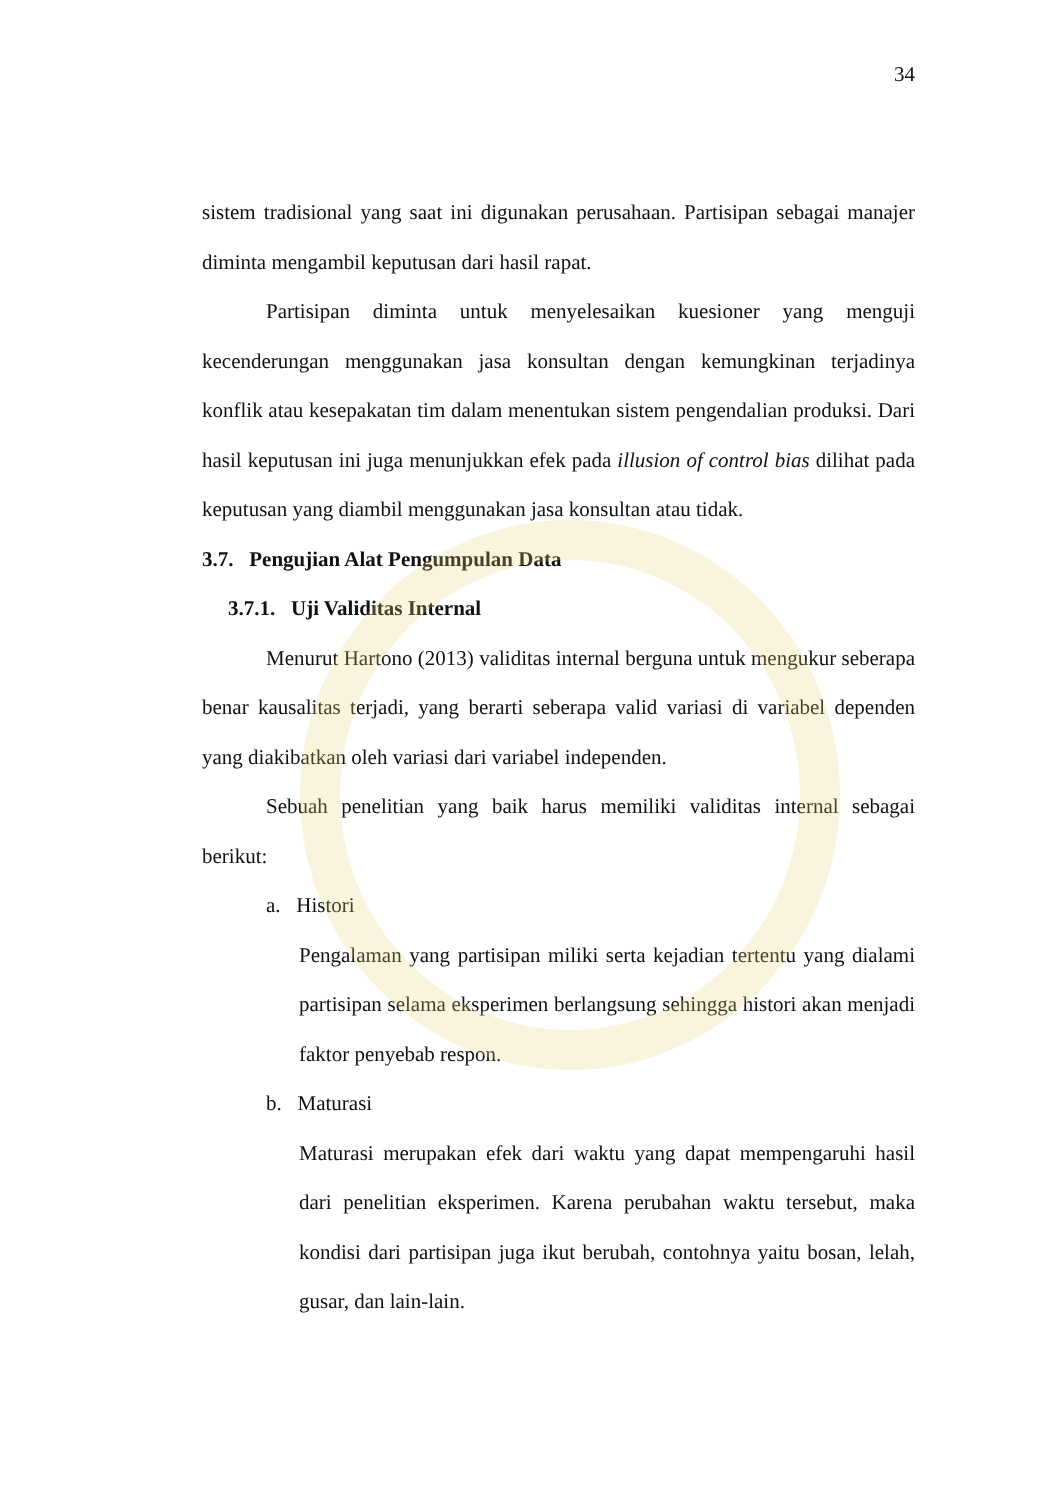34
sistem tradisional yang saat ini digunakan perusahaan. Partisipan sebagai manajer diminta mengambil keputusan dari hasil rapat.
Partisipan diminta untuk menyelesaikan kuesioner yang menguji kecenderungan menggunakan jasa konsultan dengan kemungkinan terjadinya konflik atau kesepakatan tim dalam menentukan sistem pengendalian produksi. Dari hasil keputusan ini juga menunjukkan efek pada illusion of control bias dilihat pada keputusan yang diambil menggunakan jasa konsultan atau tidak.
3.7. Pengujian Alat Pengumpulan Data
3.7.1. Uji Validitas Internal
Menurut Hartono (2013) validitas internal berguna untuk mengukur seberapa benar kausalitas terjadi, yang berarti seberapa valid variasi di variabel dependen yang diakibatkan oleh variasi dari variabel independen.
Sebuah penelitian yang baik harus memiliki validitas internal sebagai berikut:
a. Histori
Pengalaman yang partisipan miliki serta kejadian tertentu yang dialami partisipan selama eksperimen berlangsung sehingga histori akan menjadi faktor penyebab respon.
b. Maturasi
Maturasi merupakan efek dari waktu yang dapat mempengaruhi hasil dari penelitian eksperimen. Karena perubahan waktu tersebut, maka kondisi dari partisipan juga ikut berubah, contohnya yaitu bosan, lelah, gusar, dan lain-lain.